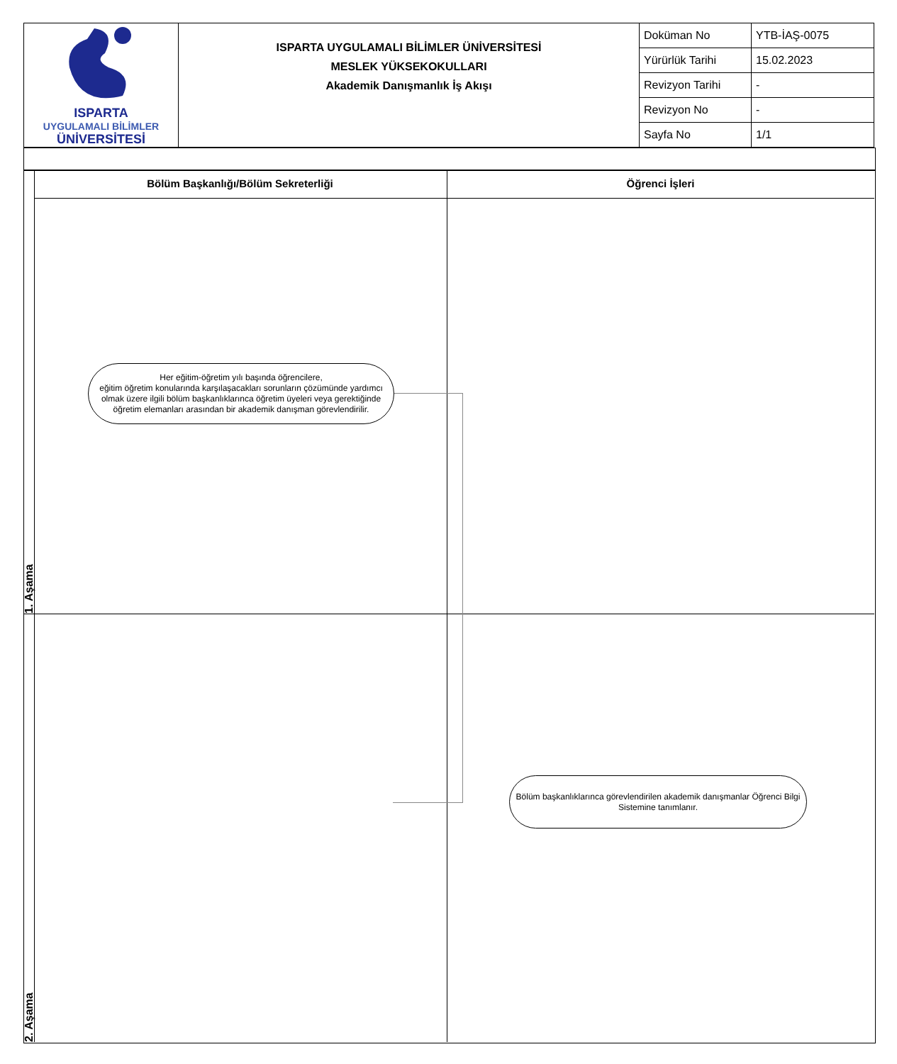| ISPARTA UYGULAMALI BİLİMLER ÜNİVERSİTESİ | ISPARTA UYGULAMALI BİLİMLER ÜNİVERSİTESİ MESLEK YÜKSEKOKULLARI Akademik Danışmanlık İş Akışı | Doküman No | YTB-İAŞ-0075 |
| | | Yürürlük Tarihi | 15.02.2023 |
| | | Revizyon Tarihi | - |
| | | Revizyon No | - |
| | | Sayfa No | 1/1 |
Bölüm Başkanlığı/Bölüm Sekreterliği Öğrenci İşleri
1. Aşama
2. Aşama
Her eğitim-öğretim yılı başında öğrencilere,
eğitim öğretim konularında karşılaşacakları sorunların çözümünde yardımcı olmak üzere ilgili bölüm başkanlıklarınca öğretim üyeleri veya gerektiğinde öğretim elemanları arasından bir akademik danışman görevlendirilir.
Bölüm başkanlıklarınca görevlendirilen akademik danışmanlar Öğrenci Bilgi Sistemine tanımlanır.